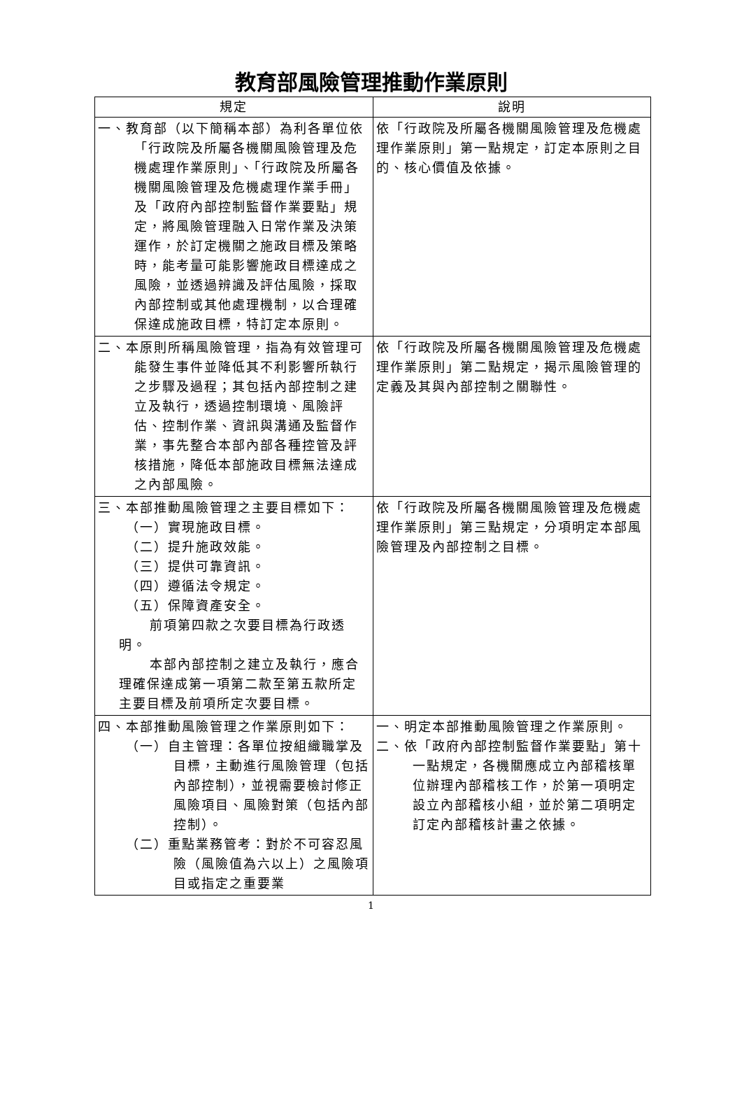教育部風險管理推動作業原則
| 規定 | 說明 |
| --- | --- |
| 一、教育部（以下簡稱本部）為利各單位依「行政院及所屬各機關風險管理及危機處理作業原則」、「行政院及所屬各機關風險管理及危機處理作業手冊」及「政府內部控制監督作業要點」規定，將風險管理融入日常作業及決策運作，於訂定機關之施政目標及策略時，能考量可能影響施政目標達成之風險，並透過辨識及評估風險，採取內部控制或其他處理機制，以合理確保達成施政目標，特訂定本原則。 | 依「行政院及所屬各機關風險管理及危機處理作業原則」第一點規定，訂定本原則之目的、核心價值及依據。 |
| 二、本原則所稱風險管理，指為有效管理可能發生事件並降低其不利影響所執行之步驟及過程；其包括內部控制之建立及執行，透過控制環境、風險評估、控制作業、資訊與溝通及監督作業，事先整合本部內部各種控管及評核措施，降低本部施政目標無法達成之內部風險。 | 依「行政院及所屬各機關風險管理及危機處理作業原則」第二點規定，揭示風險管理的定義及其與內部控制之關聯性。 |
| 三、本部推動風險管理之主要目標如下： （一）實現施政目標。 （二）提升施政效能。 （三）提供可靠資訊。 （四）遵循法令規定。 （五）保障資產安全。 前項第四款之次要目標為行政透明。 本部內部控制之建立及執行，應合理確保達成第一項第二款至第五款所定主要目標及前項所定次要目標。 | 依「行政院及所屬各機關風險管理及危機處理作業原則」第三點規定，分項明定本部風險管理及內部控制之目標。 |
| 四、本部推動風險管理之作業原則如下： （一）自主管理：各單位按組織職掌及目標，主動進行風險管理（包括內部控制），並視需要檢討修正風險項目、風險對策（包括內部控制）。 （二）重點業務管考：對於不可容忍風險（風險值為六以上）之風險項目或指定之重要業 | 一、明定本部推動風險管理之作業原則。 二、依「政府內部控制監督作業要點」第十一點規定，各機關應成立內部稽核單位辦理內部稽核工作，於第一項明定設立內部稽核小組，並於第二項明定訂定內部稽核計畫之依據。 |
1